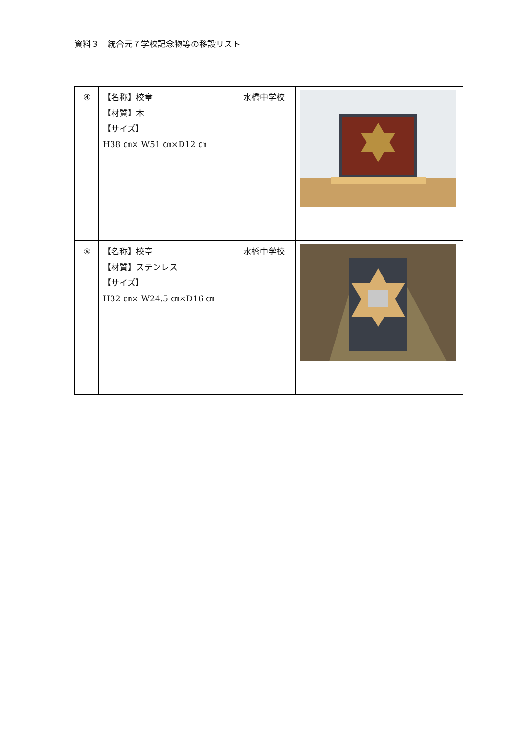資料３　統合元７学校記念物等の移設リスト
| ④ | 【名称】校章 【材質】木 【サイズ】 H38 ㎝× W51 ㎝×D12 ㎝ | 水橋中学校 | |
| ⑤ | 【名称】校章 【材質】ステンレス 【サイズ】 H32 ㎝× W24.5 ㎝×D16 ㎝ | 水橋中学校 | |